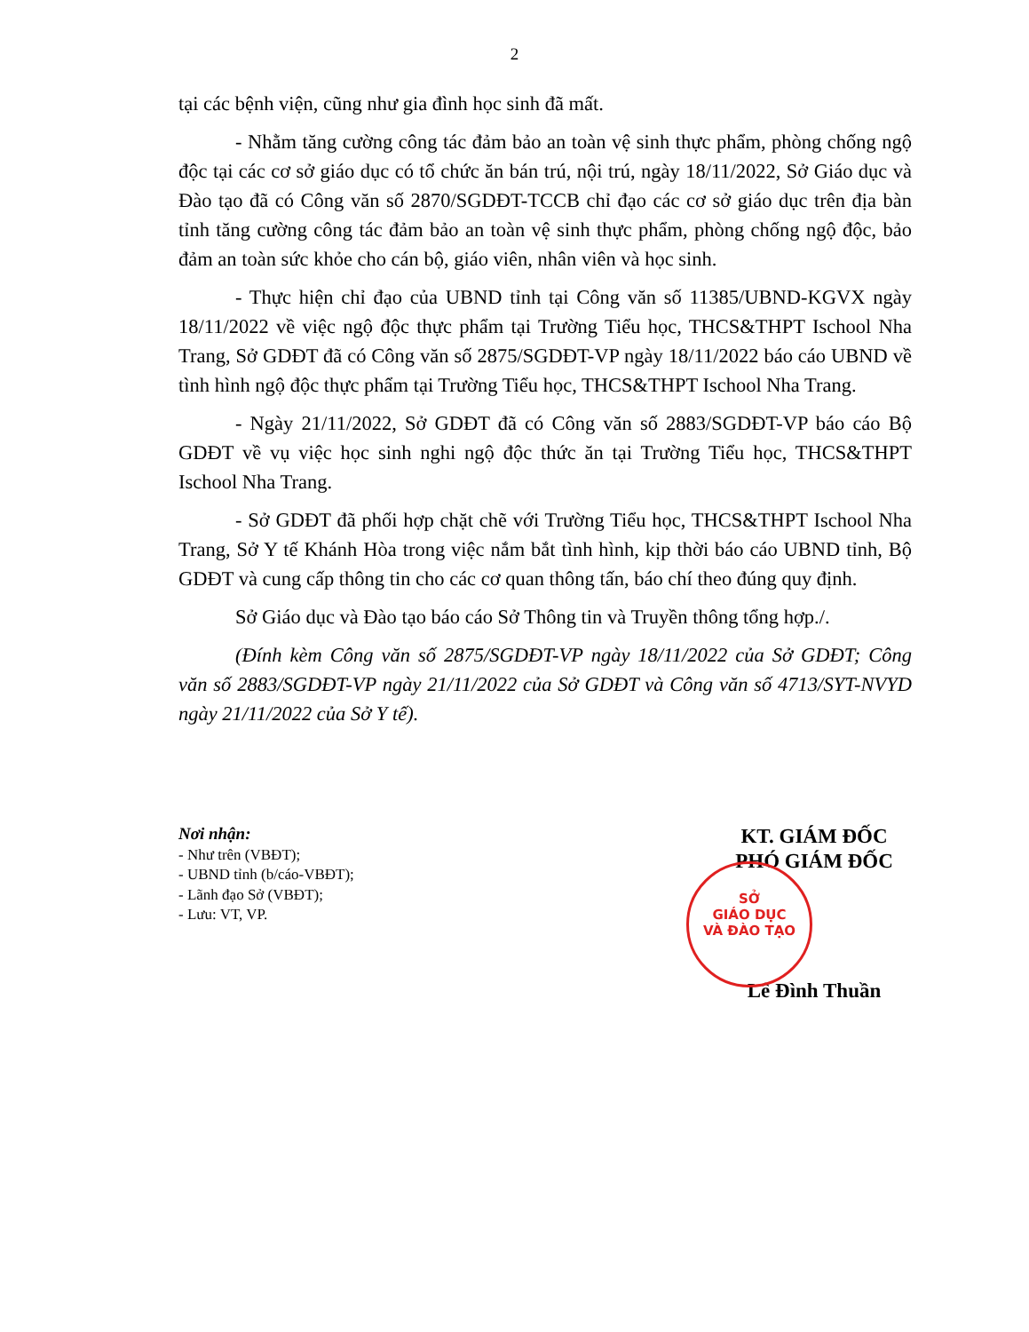2
tại các bệnh viện, cũng như gia đình học sinh đã mất.
- Nhằm tăng cường công tác đảm bảo an toàn vệ sinh thực phẩm, phòng chống ngộ độc tại các cơ sở giáo dục có tổ chức ăn bán trú, nội trú, ngày 18/11/2022, Sở Giáo dục và Đào tạo đã có Công văn số 2870/SGDĐT-TCCB chỉ đạo các cơ sở giáo dục trên địa bàn tỉnh tăng cường công tác đảm bảo an toàn vệ sinh thực phẩm, phòng chống ngộ độc, bảo đảm an toàn sức khỏe cho cán bộ, giáo viên, nhân viên và học sinh.
- Thực hiện chỉ đạo của UBND tỉnh tại Công văn số 11385/UBND-KGVX ngày 18/11/2022 về việc ngộ độc thực phẩm tại Trường Tiểu học, THCS&THPT Ischool Nha Trang, Sở GDĐT đã có Công văn số 2875/SGDĐT-VP ngày 18/11/2022 báo cáo UBND về tình hình ngộ độc thực phẩm tại Trường Tiểu học, THCS&THPT Ischool Nha Trang.
- Ngày 21/11/2022, Sở GDĐT đã có Công văn số 2883/SGDĐT-VP báo cáo Bộ GDĐT về vụ việc học sinh nghi ngộ độc thức ăn tại Trường Tiểu học, THCS&THPT Ischool Nha Trang.
- Sở GDĐT đã phối hợp chặt chẽ với Trường Tiểu học, THCS&THPT Ischool Nha Trang, Sở Y tế Khánh Hòa trong việc nắm bắt tình hình, kịp thời báo cáo UBND tỉnh, Bộ GDĐT và cung cấp thông tin cho các cơ quan thông tấn, báo chí theo đúng quy định.
Sở Giáo dục và Đào tạo báo cáo Sở Thông tin và Truyền thông tổng hợp./.
(Đính kèm Công văn số 2875/SGDĐT-VP ngày 18/11/2022 của Sở GDĐT; Công văn số 2883/SGDĐT-VP ngày 21/11/2022 của Sở GDĐT và Công văn số 4713/SYT-NVYD ngày 21/11/2022 của Sở Y tế).
Nơi nhận:
- Như trên (VBĐT);
- UBND tỉnh (b/cáo-VBĐT);
- Lãnh đạo Sở (VBĐT);
- Lưu: VT, VP.
KT. GIÁM ĐỐC
PHÓ GIÁM ĐỐC
Lê Đình Thuần
SỞ
GIÁO DỤC
VÀ ĐÀO TẠO